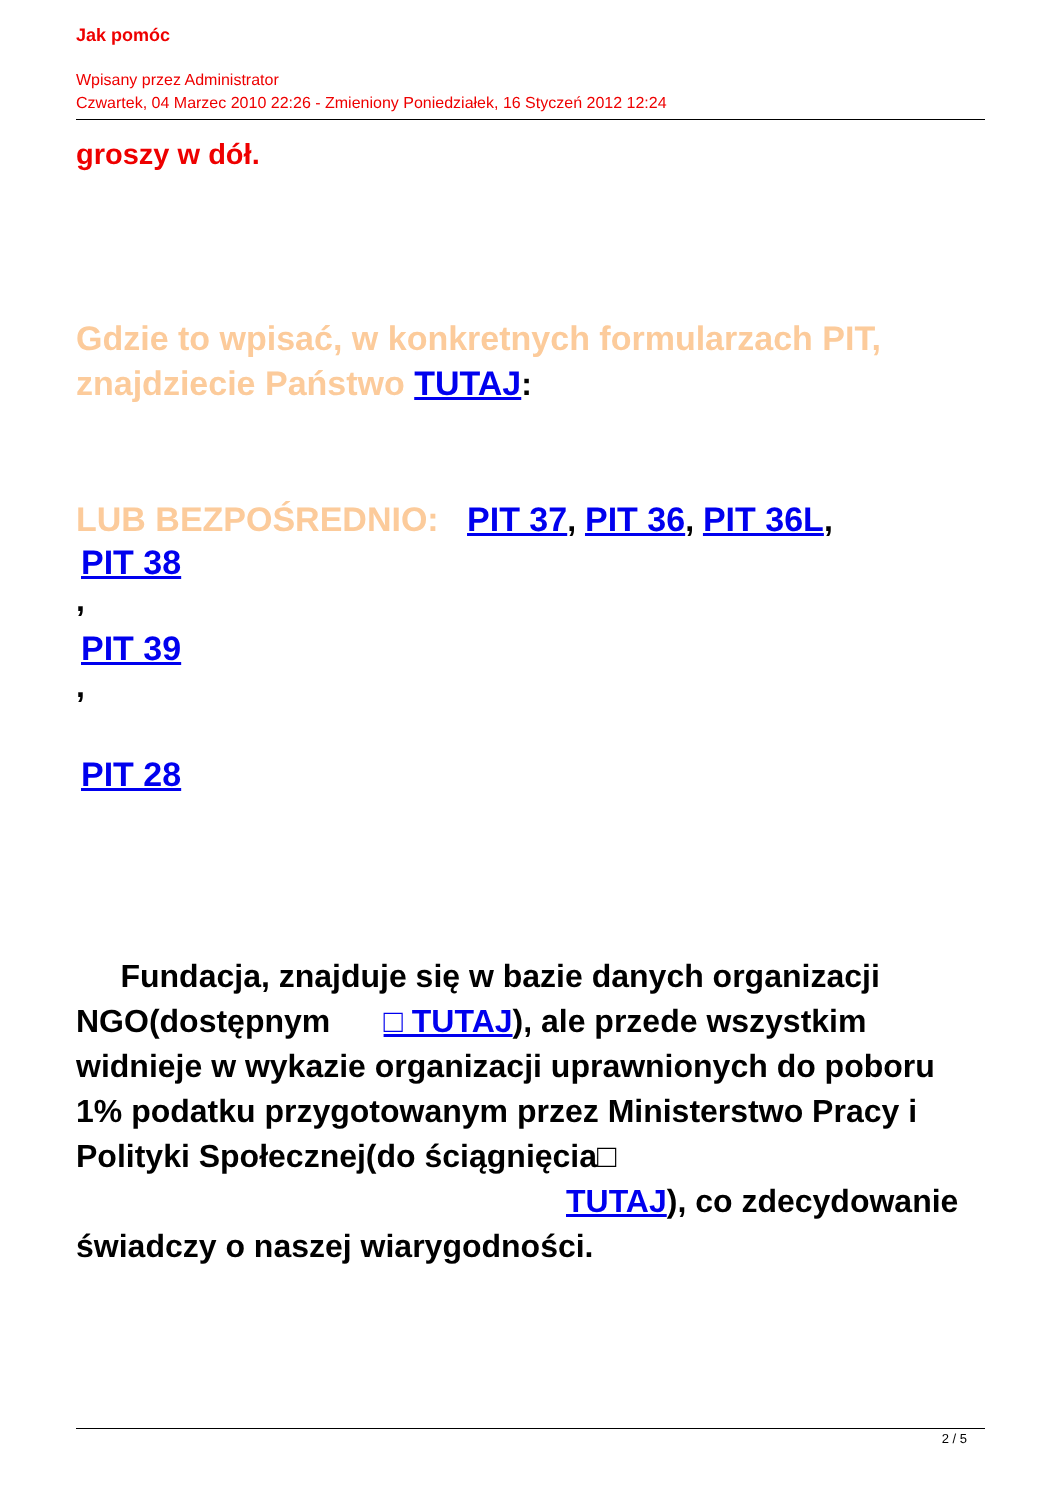Jak pomóc
Wpisany przez Administrator
Czwartek, 04 Marzec 2010 22:26 - Zmieniony Poniedziałek, 16 Styczeń 2012 12:24
groszy w dół.
Gdzie to wpisać, w konkretnych formularzach PIT, znajdziecie Państwo TUTAJ:
LUB BEZPOŚREDNIO: PIT 37, PIT 36, PIT 36L,
PIT 38
,
PIT 39
,
PIT 28
Fundacja, znajduje się w bazie danych organizacji NGO(dostępnym □ TUTAJ), ale przede wszystkim widnieje w wykazie organizacji uprawnionych do poboru 1% podatku przygotowanym przez Ministerstwo Pracy i Polityki Społecznej(do ściągnięcia□ TUTAJ), co zdecydowanie świadczy o naszej wiarygodności.
2 / 5